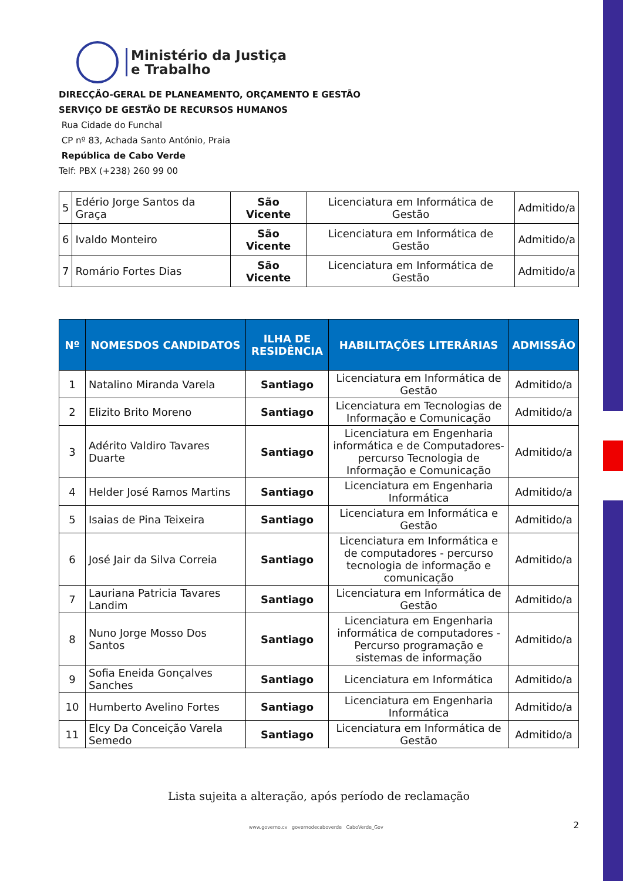Ministério da Justiça
e Trabalho
DIRECÇÃO-GERAL DE PLANEAMENTO, ORÇAMENTO E GESTÃO
SERVIÇO DE GESTÃO DE RECURSOS HUMANOS
Rua Cidade do Funchal
CP nº 83, Achada Santo António, Praia
República de Cabo Verde
Telf: PBX (+238) 260 99 00
| 5 | Edério Jorge Santos da Graça | São Vicente | Licenciatura em Informática de Gestão | Admitido/a |
| 6 | Ivaldo Monteiro | São Vicente | Licenciatura em Informática de Gestão | Admitido/a |
| 7 | Romário Fortes Dias | São Vicente | Licenciatura em Informática de Gestão | Admitido/a |
| Nº | NOMESDOS CANDIDATOS | ILHA DE RESIDÊNCIA | HABILITAÇÕES LITERÁRIAS | ADMISSÃO |
| --- | --- | --- | --- | --- |
| 1 | Natalino Miranda Varela | Santiago | Licenciatura em Informática de Gestão | Admitido/a |
| 2 | Elizito Brito Moreno | Santiago | Licenciatura em Tecnologias de Informação e Comunicação | Admitido/a |
| 3 | Adérito Valdiro Tavares Duarte | Santiago | Licenciatura em Engenharia informática e de Computadores-percurso Tecnologia de Informação e Comunicação | Admitido/a |
| 4 | Helder José Ramos Martins | Santiago | Licenciatura em Engenharia Informática | Admitido/a |
| 5 | Isaias de Pina Teixeira | Santiago | Licenciatura em Informática e Gestão | Admitido/a |
| 6 | José Jair da Silva Correia | Santiago | Licenciatura em Informática e de computadores - percurso tecnologia de informação e comunicação | Admitido/a |
| 7 | Lauriana Patricia Tavares Landim | Santiago | Licenciatura em Informática de Gestão | Admitido/a |
| 8 | Nuno Jorge Mosso Dos Santos | Santiago | Licenciatura em Engenharia informática de computadores - Percurso programação e sistemas de informação | Admitido/a |
| 9 | Sofia Eneida Gonçalves Sanches | Santiago | Licenciatura em Informática | Admitido/a |
| 10 | Humberto Avelino Fortes | Santiago | Licenciatura em Engenharia Informática | Admitido/a |
| 11 | Elcy Da Conceição Varela Semedo | Santiago | Licenciatura em Informática de Gestão | Admitido/a |
Lista sujeita a alteração, após período de reclamação
www.governo.cv governodecaboverde CaboVerde_Gov
2